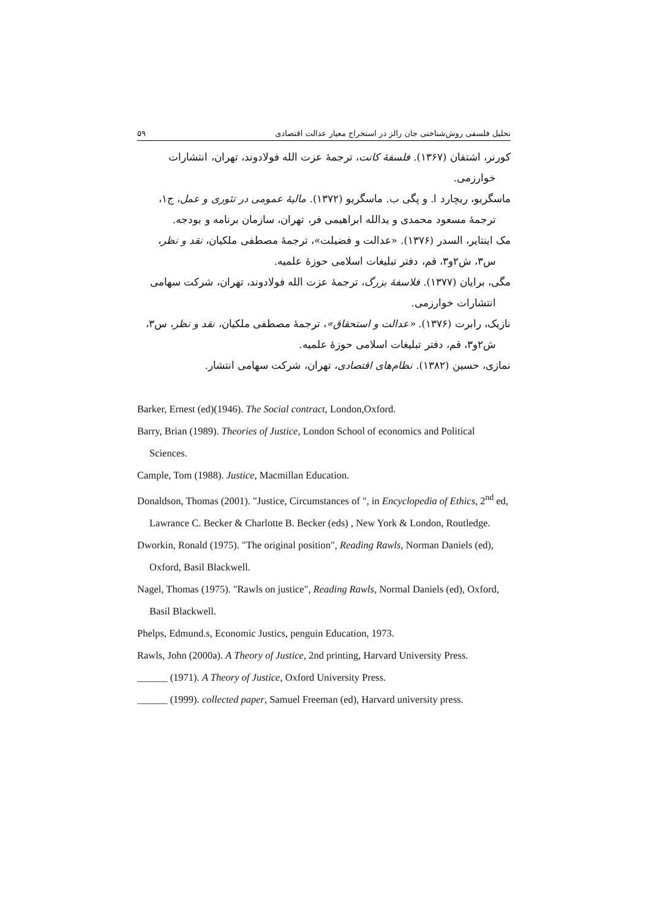۵۹ تحلیل فلسفی روش‌شناختی جان رالز در استخراج معیار عدالت اقتصادی
کورنر، اشتفان (۱۳۶۷). فلسفهٔ کانت، ترجمهٔ عزت الله فولادوند، تهران، انتشارات
خوارزمی.
ماسگریو، ریچارد ا. و پگی ب. ماسگریو (۱۳۷۲). مالیهٔ عمومی در تئوری و عمل، ج۱،
ترجمهٔ مسعود محمدی و یدالله ابراهیمی فر، تهران، سازمان برنامه و بودجه.
مک اینتایر، السدر (۱۳۷۶). «عدالت و فضیلت»، ترجمهٔ مصطفی ملکیان، نقد و نظر،
س۳، ش۲و۳، قم، دفتر تبلیغات اسلامی حوزهٔ علمیه.
مگی، برایان (۱۳۷۷). فلاسفهٔ بزرگ، ترجمهٔ عزت الله فولادوند، تهران، شرکت سهامی
انتشارات خوارزمی.
نازیک، رابرت (۱۳۷۶). «عدالت و استحقاق»، ترجمهٔ مصطفی ملکیان، نقد و نظر، س۳،
ش۲و۳، قم، دفتر تبلیغات اسلامی حوزهٔ علمیه.
نمازی، حسین (۱۳۸۲). نظام‌های اقتصادی، تهران، شرکت سهامی انتشار.
Barker, Ernest (ed)(1946). The Social contract, London,Oxford.
Barry, Brian (1989). Theories of Justice, London School of economics and Political Sciences.
Cample, Tom (1988). Justice, Macmillan Education.
Donaldson, Thomas (2001). "Justice, Circumstances of ", in Encyclopedia of Ethics, 2<sup>nd</sup> ed, Lawrance C. Becker & Charlotte B. Becker (eds) , New York & London, Routledge.
Dworkin, Ronald (1975). "The original position", Reading Rawls, Norman Daniels (ed), Oxford, Basil Blackwell.
Nagel, Thomas (1975). "Rawls on justice", Reading Rawls, Normal Daniels (ed), Oxford, Basil Blackwell.
Phelps, Edmund.s, Economic Justics, penguin Education, 1973.
Rawls, John (2000a). A Theory of Justice, 2nd printing, Harvard University Press.
______ (1971). A Theory of Justice, Oxford University Press.
______ (1999). collected paper, Samuel Freeman (ed), Harvard university press.